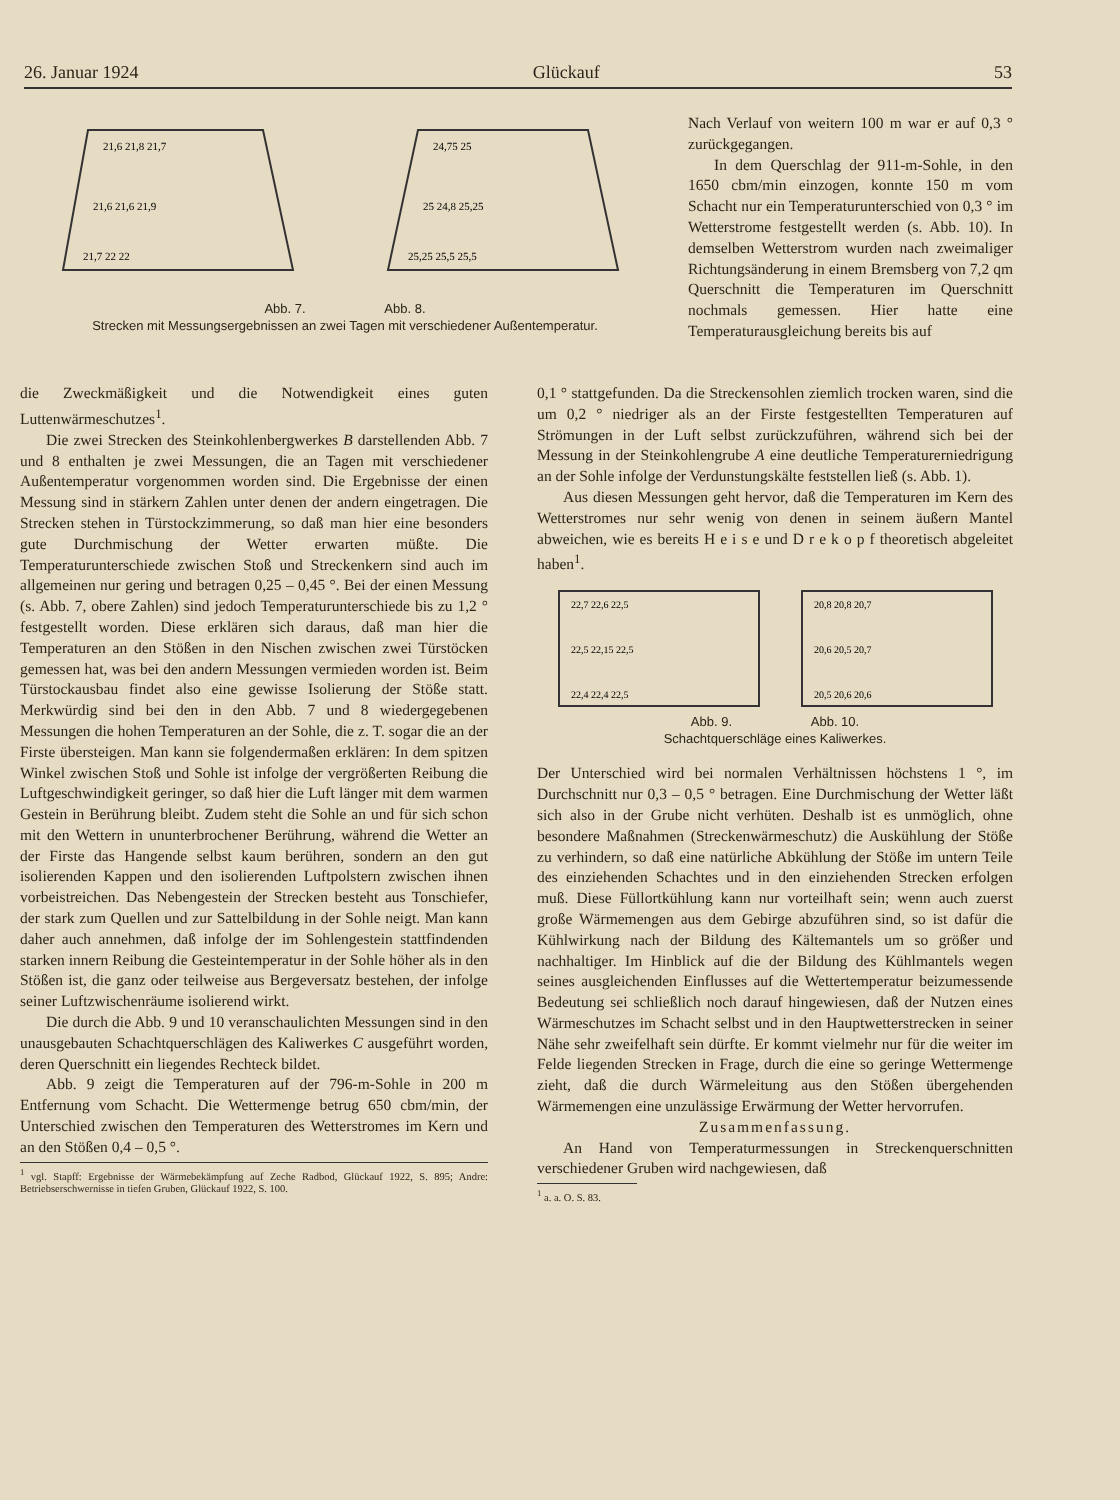26. Januar 1924 Glückauf 53
21,6 21,8 21,7
21,6 21,6 21,9
21,7 22 22
24,75 25
25 24,8 25,25
25,25 25,5 25,5
Abb. 7. Abb. 8.
Strecken mit Messungsergebnissen an zwei Tagen mit verschiedener Außentemperatur.
die Zweckmäßigkeit und die Notwendigkeit eines guten Luttenwärmeschutzes<sup>1</sup>.
Die zwei Strecken des Steinkohlenbergwerkes B darstellenden Abb. 7 und 8 enthalten je zwei Messungen, die an Tagen mit verschiedener Außentemperatur vorgenommen worden sind. Die Ergebnisse der einen Messung sind in stärkern Zahlen unter denen der andern eingetragen. Die Strecken stehen in Türstockzimmerung, so daß man hier eine besonders gute Durchmischung der Wetter erwarten müßte. Die Temperaturunterschiede zwischen Stoß und Streckenkern sind auch im allgemeinen nur gering und betragen 0,25 – 0,45 °. Bei der einen Messung (s. Abb. 7, obere Zahlen) sind jedoch Temperaturunterschiede bis zu 1,2 ° festgestellt worden. Diese erklären sich daraus, daß man hier die Temperaturen an den Stößen in den Nischen zwischen zwei Türstöcken gemessen hat, was bei den andern Messungen vermieden worden ist. Beim Türstockausbau findet also eine gewisse Isolierung der Stöße statt. Merkwürdig sind bei den in den Abb. 7 und 8 wiedergegebenen Messungen die hohen Temperaturen an der Sohle, die z. T. sogar die an der Firste übersteigen. Man kann sie folgendermaßen erklären: In dem spitzen Winkel zwischen Stoß und Sohle ist infolge der vergrößerten Reibung die Luftgeschwindigkeit geringer, so daß hier die Luft länger mit dem warmen Gestein in Berührung bleibt. Zudem steht die Sohle an und für sich schon mit den Wettern in ununterbrochener Berührung, während die Wetter an der Firste das Hangende selbst kaum berühren, sondern an den gut isolierenden Kappen und den isolierenden Luftpolstern zwischen ihnen vorbeistreichen. Das Nebengestein der Strecken besteht aus Tonschiefer, der stark zum Quellen und zur Sattelbildung in der Sohle neigt. Man kann daher auch annehmen, daß infolge der im Sohlengestein stattfindenden starken innern Reibung die Gesteintemperatur in der Sohle höher als in den Stößen ist, die ganz oder teilweise aus Bergeversatz bestehen, der infolge seiner Luftzwischenräume isolierend wirkt.
Die durch die Abb. 9 und 10 veranschaulichten Messungen sind in den unausgebauten Schachtquerschlägen des Kaliwerkes C ausgeführt worden, deren Querschnitt ein liegendes Rechteck bildet.
Abb. 9 zeigt die Temperaturen auf der 796-m-Sohle in 200 m Entfernung vom Schacht. Die Wettermenge betrug 650 cbm/min, der Unterschied zwischen den Temperaturen des Wetterstromes im Kern und an den Stößen 0,4 – 0,5 °.
<sup>1</sup> vgl. Stapff: Ergebnisse der Wärmebekämpfung auf Zeche Radbod, Glückauf 1922, S. 895; Andre: Betriebserschwernisse in tiefen Gruben, Glückauf 1922, S. 100.
Nach Verlauf von weitern 100 m war er auf 0,3 ° zurückgegangen.
In dem Querschlag der 911-m-Sohle, in den 1650 cbm/min einzogen, konnte 150 m vom Schacht nur ein Temperaturunterschied von 0,3 ° im Wetterstrome festgestellt werden (s. Abb. 10). In demselben Wetterstrom wurden nach zweimaliger Richtungsänderung in einem Bremsberg von 7,2 qm Querschnitt die Temperaturen im Querschnitt nochmals gemessen. Hier hatte eine Temperaturausgleichung bereits bis auf
0,1 ° stattgefunden. Da die Streckensohlen ziemlich trocken waren, sind die um 0,2 ° niedriger als an der Firste festgestellten Temperaturen auf Strömungen in der Luft selbst zurückzuführen, während sich bei der Messung in der Steinkohlengrube A eine deutliche Temperaturerniedrigung an der Sohle infolge der Verdunstungskälte feststellen ließ (s. Abb. 1).
Aus diesen Messungen geht hervor, daß die Temperaturen im Kern des Wetterstromes nur sehr wenig von denen in seinem äußern Mantel abweichen, wie es bereits H e i s e und D r e k o p f theoretisch abgeleitet haben<sup>1</sup>.
22,7 22,6 22,5
22,5 22,15 22,5
22,4 22,4 22,5
20,8 20,8 20,7
20,6 20,5 20,7
20,5 20,6 20,6
Abb. 9. Abb. 10.
Schachtquerschläge eines Kaliwerkes.
Der Unterschied wird bei normalen Verhältnissen höchstens 1 °, im Durchschnitt nur 0,3 – 0,5 ° betragen. Eine Durchmischung der Wetter läßt sich also in der Grube nicht verhüten. Deshalb ist es unmöglich, ohne besondere Maßnahmen (Streckenwärmeschutz) die Auskühlung der Stöße zu verhindern, so daß eine natürliche Abkühlung der Stöße im untern Teile des einziehenden Schachtes und in den einziehenden Strecken erfolgen muß. Diese Füllortkühlung kann nur vorteilhaft sein; wenn auch zuerst große Wärmemengen aus dem Gebirge abzuführen sind, so ist dafür die Kühlwirkung nach der Bildung des Kältemantels um so größer und nachhaltiger. Im Hinblick auf die der Bildung des Kühlmantels wegen seines ausgleichenden Einflusses auf die Wettertemperatur beizumessende Bedeutung sei schließlich noch darauf hingewiesen, daß der Nutzen eines Wärmeschutzes im Schacht selbst und in den Hauptwetterstrecken in seiner Nähe sehr zweifelhaft sein dürfte. Er kommt vielmehr nur für die weiter im Felde liegenden Strecken in Frage, durch die eine so geringe Wettermenge zieht, daß die durch Wärmeleitung aus den Stößen übergehenden Wärmemengen eine unzulässige Erwärmung der Wetter hervorrufen.
Zusammenfassung.
An Hand von Temperaturmessungen in Streckenquerschnitten verschiedener Gruben wird nachgewiesen, daß
<sup>1</sup> a. a. O. S. 83.